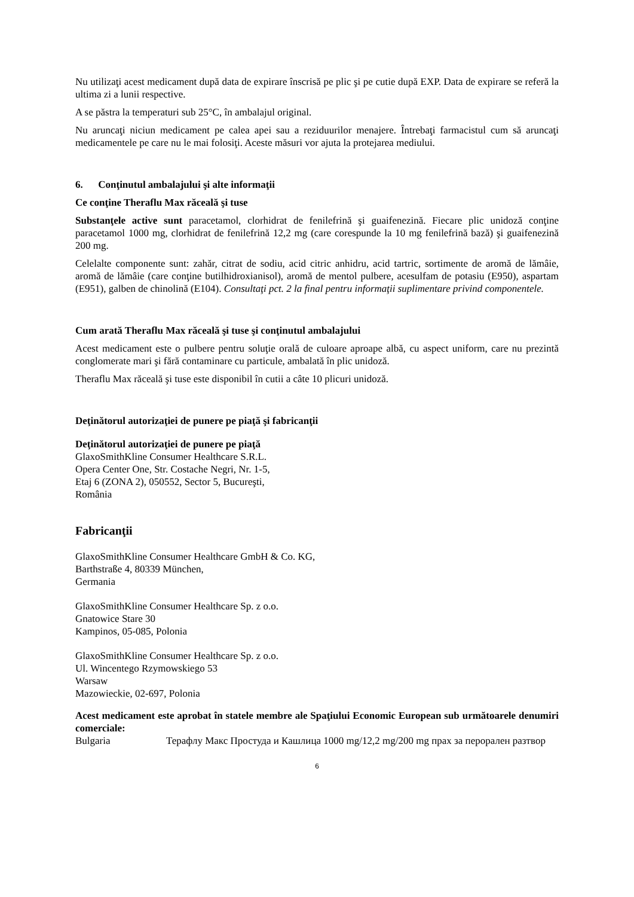Nu utilizaţi acest medicament după data de expirare înscrisă pe plic şi pe cutie după EXP. Data de expirare se referă la ultima zi a lunii respective.
A se păstra la temperaturi sub 25°C, în ambalajul original.
Nu aruncaţi niciun medicament pe calea apei sau a reziduurilor menajere. Întrebaţi farmacistul cum să aruncaţi medicamentele pe care nu le mai folosiţi. Aceste măsuri vor ajuta la protejarea mediului.
6. Conţinutul ambalajului şi alte informaţii
Ce conţine Theraflu Max răceală şi tuse
Substanţele active sunt paracetamol, clorhidrat de fenilefrină şi guaifenezină. Fiecare plic unidoză conţine paracetamol 1000 mg, clorhidrat de fenilefrină 12,2 mg (care corespunde la 10 mg fenilefrină bază) şi guaifenezină 200 mg.
Celelalte componente sunt: zahăr, citrat de sodiu, acid citric anhidru, acid tartric, sortimente de aromă de lămâie, aromă de lămâie (care conţine butilhidroxianisol), aromă de mentol pulbere, acesulfam de potasiu (E950), aspartam (E951), galben de chinolină (E104). Consultaţi pct. 2 la final pentru informaţii suplimentare privind componentele.
Cum arată Theraflu Max răceală şi tuse şi conţinutul ambalajului
Acest medicament este o pulbere pentru soluţie orală de culoare aproape albă, cu aspect uniform, care nu prezintă conglomerate mari şi fără contaminare cu particule, ambalată în plic unidoză.
Theraflu Max răceală şi tuse este disponibil în cutii a câte 10 plicuri unidoză.
Deţinătorul autorizaţiei de punere pe piaţă şi fabricanţii
Deţinătorul autorizaţiei de punere pe piaţă
GlaxoSmithKline Consumer Healthcare S.R.L.
Opera Center One, Str. Costache Negri, Nr. 1-5,
Etaj 6 (ZONA 2), 050552, Sector 5, Bucureşti,
România
Fabricanţii
GlaxoSmithKline Consumer Healthcare GmbH & Co. KG,
Barthstraße 4, 80339 München,
Germania
GlaxoSmithKline Consumer Healthcare Sp. z o.o.
Gnatowice Stare 30
Kampinos, 05-085, Polonia
GlaxoSmithKline Consumer Healthcare Sp. z o.o.
Ul. Wincentego Rzymowskiego 53
Warsaw
Mazowieckie, 02-697, Polonia
Acest medicament este aprobat în statele membre ale Spaţiului Economic European sub următoarele denumiri comerciale:
Bulgaria Терафлу Макс Простуда и Кашлица 1000 mg/12,2 mg/200 mg прах за перорален разтвор
6